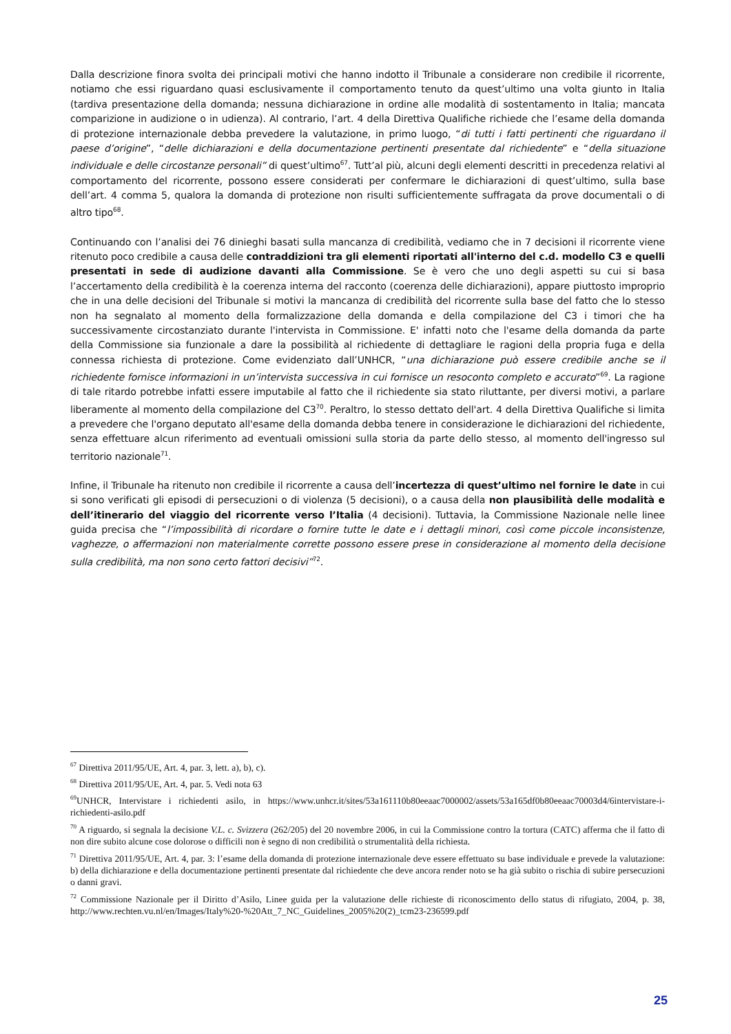Dalla descrizione finora svolta dei principali motivi che hanno indotto il Tribunale a considerare non credibile il ricorrente, notiamo che essi riguardano quasi esclusivamente il comportamento tenuto da quest’ultimo una volta giunto in Italia (tardiva presentazione della domanda; nessuna dichiarazione in ordine alle modalità di sostentamento in Italia; mancata comparizione in audizione o in udienza). Al contrario, l’art. 4 della Direttiva Qualifiche richiede che l’esame della domanda di protezione internazionale debba prevedere la valutazione, in primo luogo, “di tutti i fatti pertinenti che riguardano il paese d’origine”, “delle dichiarazioni e della documentazione pertinenti presentate dal richiedente” e “della situazione individuale e delle circostanze personali” di quest’ultimo<sup>67</sup>. Tutt’al più, alcuni degli elementi descritti in precedenza relativi al comportamento del ricorrente, possono essere considerati per confermare le dichiarazioni di quest’ultimo, sulla base dell’art. 4 comma 5, qualora la domanda di protezione non risulti sufficientemente suffragata da prove documentali o di altro tipo<sup>68</sup>.
Continuando con l’analisi dei 76 dinieghi basati sulla mancanza di credibilità, vediamo che in 7 decisioni il ricorrente viene ritenuto poco credibile a causa delle contraddizioni tra gli elementi riportati all'interno del c.d. modello C3 e quelli presentati in sede di audizione davanti alla Commissione. Se è vero che uno degli aspetti su cui si basa l’accertamento della credibilità è la coerenza interna del racconto (coerenza delle dichiarazioni), appare piuttosto improprio che in una delle decisioni del Tribunale si motivi la mancanza di credibilità del ricorrente sulla base del fatto che lo stesso non ha segnalato al momento della formalizzazione della domanda e della compilazione del C3 i timori che ha successivamente circostanziato durante l'intervista in Commissione. E' infatti noto che l'esame della domanda da parte della Commissione sia funzionale a dare la possibilità al richiedente di dettagliare le ragioni della propria fuga e della connessa richiesta di protezione. Come evidenziato dall’UNHCR, “una dichiarazione può essere credibile anche se il richiedente fornisce informazioni in un’intervista successiva in cui fornisce un resoconto completo e accurato”<sup>69</sup>. La ragione di tale ritardo potrebbe infatti essere imputabile al fatto che il richiedente sia stato riluttante, per diversi motivi, a parlare liberamente al momento della compilazione del C3<sup>70</sup>. Peraltro, lo stesso dettato dell'art. 4 della Direttiva Qualifiche si limita a prevedere che l'organo deputato all'esame della domanda debba tenere in considerazione le dichiarazioni del richiedente, senza effettuare alcun riferimento ad eventuali omissioni sulla storia da parte dello stesso, al momento dell'ingresso sul territorio nazionale<sup>71</sup>.
Infine, il Tribunale ha ritenuto non credibile il ricorrente a causa dell’incertezza di quest’ultimo nel fornire le date in cui si sono verificati gli episodi di persecuzioni o di violenza (5 decisioni), o a causa della non plausibilità delle modalità e dell’itinerario del viaggio del ricorrente verso l’Italia (4 decisioni). Tuttavia, la Commissione Nazionale nelle linee guida precisa che “l’impossibilità di ricordare o fornire tutte le date e i dettagli minori, così come piccole inconsistenze, vaghezze, o affermazioni non materialmente corrette possono essere prese in considerazione al momento della decisione sulla credibilità, ma non sono certo fattori decisivi”<sup>72</sup>.
<sup>67</sup> Direttiva 2011/95/UE, Art. 4, par. 3, lett. a), b), c).
<sup>68</sup> Direttiva 2011/95/UE, Art. 4, par. 5. Vedi nota 63
<sup>69</sup> UNHCR, Intervistare i richiedenti asilo, in https://www.unhcr.it/sites/53a161110b80eeaac7000002/assets/53a165df0b80eeaac70003d4/6intervistare-i-richiedenti-asilo.pdf
<sup>70</sup> A riguardo, si segnala la decisione V.L. c. Svizzera (262/205) del 20 novembre 2006, in cui la Commissione contro la tortura (CATC) afferma che il fatto di non dire subito alcune cose dolorose o difficili non è segno di non credibilità o strumentalità della richiesta.
<sup>71</sup> Direttiva 2011/95/UE, Art. 4, par. 3: l’esame della domanda di protezione internazionale deve essere effettuato su base individuale e prevede la valutazione: b) della dichiarazione e della documentazione pertinenti presentate dal richiedente che deve ancora render noto se ha già subito o rischia di subire persecuzioni o danni gravi.
<sup>72</sup> Commissione Nazionale per il Diritto d’Asilo, Linee guida per la valutazione delle richieste di riconoscimento dello status di rifugiato, 2004, p. 38, http://www.rechten.vu.nl/en/Images/Italy%20-%20Att_7_NC_Guidelines_2005%20(2)_tcm23-236599.pdf
25